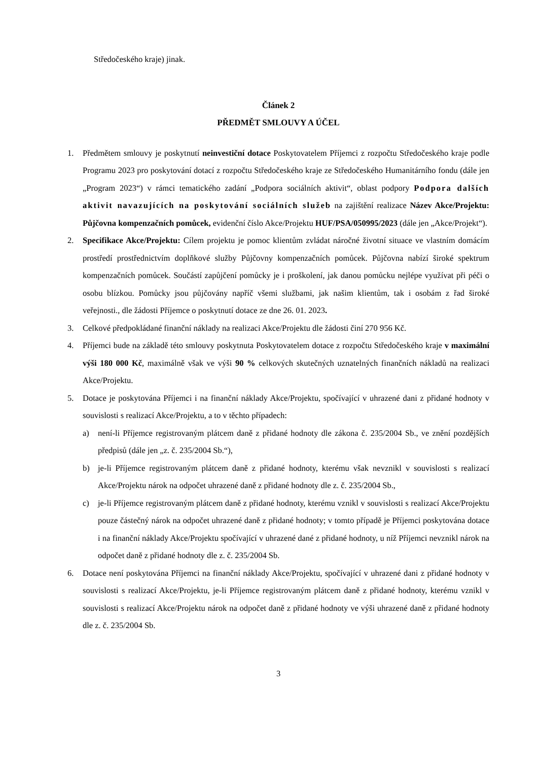Středočeského kraje) jinak.
Článek 2
PŘEDMĚT SMLOUVY A ÚČEL
1. Předmětem smlouvy je poskytnutí neinvestiční dotace Poskytovatelem Příjemci z rozpočtu Středočeského kraje podle Programu 2023 pro poskytování dotací z rozpočtu Středočeského kraje ze Středočeského Humanitárního fondu (dále jen „Program 2023“) v rámci tematického zadání „Podpora sociálních aktivit“, oblast podpory Podpora dalších aktivit navazujících na poskytování sociálních služeb na zajištění realizace Název Akce/Projektu: Půjčovna kompenzačních pomůcek, evidenční číslo Akce/Projektu HUF/PSA/050995/2023 (dále jen „Akce/Projekt“).
2. Specifikace Akce/Projektu: Cílem projektu je pomoc klientům zvládat náročné životní situace ve vlastním domácím prostředí prostřednictvím doplňkové služby Půjčovny kompenzačních pomůcek. Půjčovna nabízí široké spektrum kompenzačních pomůcek. Součástí zapůjčení pomůcky je i proškolení, jak danou pomůcku nejlépe využívat při péči o osobu blízkou. Pomůcky jsou půjčovány napříč všemi službami, jak našim klientům, tak i osobám z řad široké veřejnosti., dle žádosti Příjemce o poskytnutí dotace ze dne 26. 01. 2023.
3. Celkové předpokládané finanční náklady na realizaci Akce/Projektu dle žádosti činí 270 956 Kč.
4. Příjemci bude na základě této smlouvy poskytnuta Poskytovatelem dotace z rozpočtu Středočeského kraje v maximální výši 180 000 Kč, maximálně však ve výši 90 % celkových skutečných uznatelných finančních nákladů na realizaci Akce/Projektu.
5. Dotace je poskytována Příjemci i na finanční náklady Akce/Projektu, spočívající v uhrazené dani z přidané hodnoty v souvislosti s realizací Akce/Projektu, a to v těchto případech:
a) není-li Příjemce registrovaným plátcem daně z přidané hodnoty dle zákona č. 235/2004 Sb., ve znění pozdějších předpisů (dále jen „z. č. 235/2004 Sb.“),
b) je-li Příjemce registrovaným plátcem daně z přidané hodnoty, kterému však nevznikl v souvislosti s realizací Akce/Projektu nárok na odpočet uhrazené daně z přidané hodnoty dle z. č. 235/2004 Sb.,
c) je-li Příjemce registrovaným plátcem daně z přidané hodnoty, kterému vznikl v souvislosti s realizací Akce/Projektu pouze částečný nárok na odpočet uhrazené daně z přidané hodnoty; v tomto případě je Příjemci poskytována dotace i na finanční náklady Akce/Projektu spočívající v uhrazené dané z přidané hodnoty, u níž Příjemci nevznikl nárok na odpočet daně z přidané hodnoty dle z. č. 235/2004 Sb.
6. Dotace není poskytována Příjemci na finanční náklady Akce/Projektu, spočívající v uhrazené dani z přidané hodnoty v souvislosti s realizací Akce/Projektu, je-li Příjemce registrovaným plátcem daně z přidané hodnoty, kterému vznikl v souvislosti s realizací Akce/Projektu nárok na odpočet daně z přidané hodnoty ve výši uhrazené daně z přidané hodnoty dle z. č. 235/2004 Sb.
3